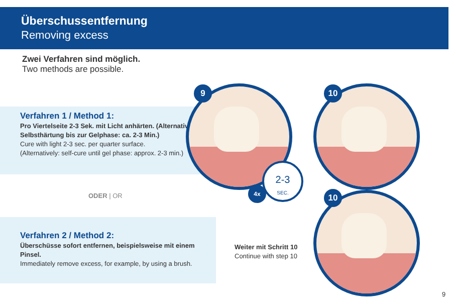Überschussentfernung
Removing excess
Zwei Verfahren sind möglich.
Two methods are possible.
Verfahren 1 / Method 1:
Pro Viertelseite 2-3 Sek. mit Licht anhärten. (Alternativ: Selbsthärtung bis zur Gelphase: ca. 2-3 Min.)
Cure with light 2-3 sec. per quarter surface.
(Alternatively: self-cure until gel phase: approx. 2-3 min.)
ODER | OR
Verfahren 2 / Method 2:
Überschüsse sofort entfernen, beispielsweise mit einem Pinsel.
Immediately remove excess, for example, by using a brush.
Weiter mit Schritt 10
Continue with step 10
9
2-3
SEC.
4x
10
10
9